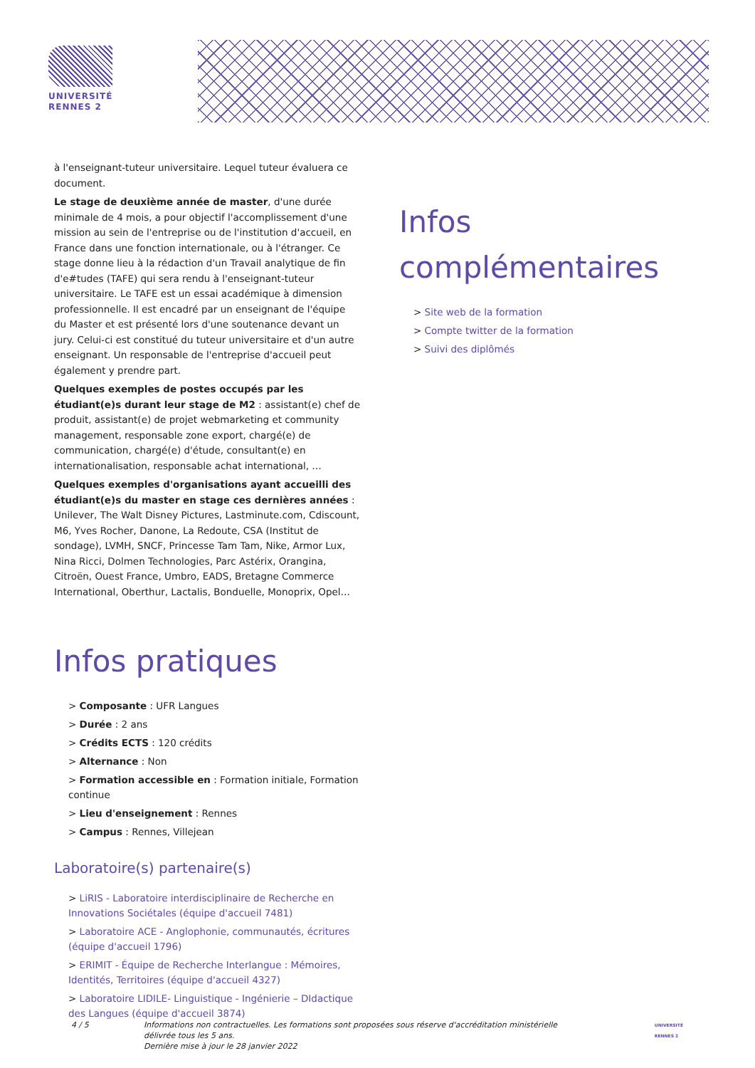UNIVERSITÉ
RENNES 2
à l'enseignant-tuteur universitaire. Lequel tuteur évaluera ce document.
Le stage de deuxième année de master, d'une durée minimale de 4 mois, a pour objectif l'accomplissement d'une mission au sein de l'entreprise ou de l'institution d'accueil, en France dans une fonction internationale, ou à l'étranger. Ce stage donne lieu à la rédaction d'un Travail analytique de fin d'e#tudes (TAFE) qui sera rendu à l'enseignant-tuteur universitaire. Le TAFE est un essai académique à dimension professionnelle. Il est encadré par un enseignant de l'équipe du Master et est présenté lors d'une soutenance devant un jury. Celui-ci est constitué du tuteur universitaire et d'un autre enseignant. Un responsable de l'entreprise d'accueil peut également y prendre part.
Quelques exemples de postes occupés par les étudiant(e)s durant leur stage de M2 : assistant(e) chef de produit, assistant(e) de projet webmarketing et community management, responsable zone export, chargé(e) de communication, chargé(e) d'étude, consultant(e) en internationalisation, responsable achat international, …
Quelques exemples d'organisations ayant accueilli des étudiant(e)s du master en stage ces dernières années : Unilever, The Walt Disney Pictures, Lastminute.com, Cdiscount, M6, Yves Rocher, Danone, La Redoute, CSA (Institut de sondage), LVMH, SNCF, Princesse Tam Tam, Nike, Armor Lux, Nina Ricci, Dolmen Technologies, Parc Astérix, Orangina, Citroën, Ouest France, Umbro, EADS, Bretagne Commerce International, Oberthur, Lactalis, Bonduelle, Monoprix, Opel…
Infos pratiques
> Composante : UFR Langues
> Durée : 2 ans
> Crédits ECTS : 120 crédits
> Alternance : Non
> Formation accessible en : Formation initiale, Formation continue
> Lieu d'enseignement : Rennes
> Campus : Rennes, Villejean
Laboratoire(s) partenaire(s)
> LiRIS - Laboratoire interdisciplinaire de Recherche en Innovations Sociétales (équipe d'accueil 7481)
> Laboratoire ACE - Anglophonie, communautés, écritures (équipe d'accueil 1796)
> ERIMIT - Équipe de Recherche Interlangue : Mémoires, Identités, Territoires (équipe d'accueil 4327)
> Laboratoire LIDILE- Linguistique - Ingénierie – DIdactique des Langues (équipe d'accueil 3874)
Infos
complémentaires
> Site web de la formation
> Compte twitter de la formation
> Suivi des diplômés
4 / 5 Informations non contractuelles. Les formations sont proposées sous réserve d'accréditation ministérielle délivrée tous les 5 ans.
Dernière mise à jour le 28 janvier 2022
UNIVERSITÉ
RENNES 2